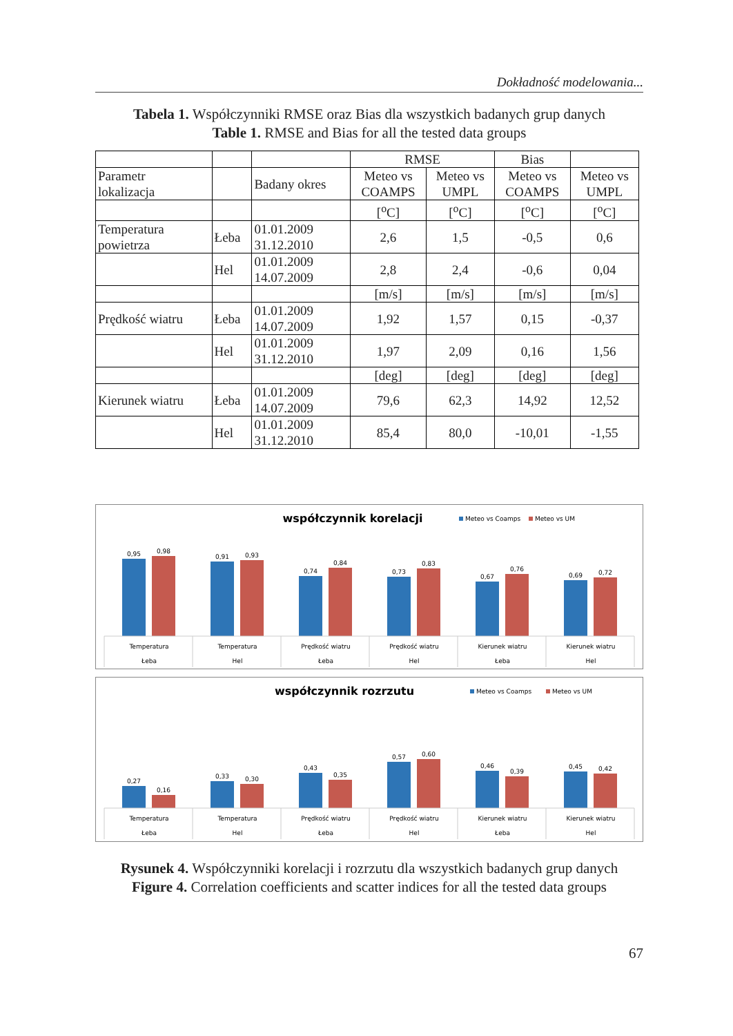Dokładność modelowania...
Tabela 1. Współczynniki RMSE oraz Bias dla wszystkich badanych grup danych
Table 1. RMSE and Bias for all the tested data groups
| | | | RMSE | | Bias | |
| Parametr lokalizacja | | Badany okres | Meteo vs COAMPS | Meteo vs UMPL | Meteo vs COAMPS | Meteo vs UMPL |
| | | | [<sup>o</sup>C] | [<sup>o</sup>C] | [<sup>o</sup>C] | [<sup>o</sup>C] |
| Temperatura powietrza | Łeba | 01.01.2009 31.12.2010 | 2,6 | 1,5 | -0,5 | 0,6 |
| | Hel | 01.01.2009 14.07.2009 | 2,8 | 2,4 | -0,6 | 0,04 |
| | | | [m/s] | [m/s] | [m/s] | [m/s] |
| Prędkość wiatru | Łeba | 01.01.2009 14.07.2009 | 1,92 | 1,57 | 0,15 | -0,37 |
| | Hel | 01.01.2009 31.12.2010 | 1,97 | 2,09 | 0,16 | 1,56 |
| | | | [deg] | [deg] | [deg] | [deg] |
| Kierunek wiatru | Łeba | 01.01.2009 14.07.2009 | 79,6 | 62,3 | 14,92 | 12,52 |
| | Hel | 01.01.2009 31.12.2010 | 85,4 | 80,0 | -10,01 | -1,55 |
współczynnik korelacji
Meteo vs Coamps
Meteo vs UM
0,95
0,98
0,91
0,93
0,74
0,84
0,73
0,83
0,67
0,76
0,69
0,72
Temperatura
Łeba
Temperatura
Hel
Prędkość wiatru
Łeba
Prędkość wiatru
Hel
Kierunek wiatru
Łeba
Kierunek wiatru
Hel
współczynnik rozrzutu
Meteo vs Coamps
Meteo vs UM
0,27
0,16
0,33
0,30
0,43
0,35
0,57
0,60
0,46
0,39
0,45
0,42
Temperatura
Łeba
Temperatura
Hel
Prędkość wiatru
Łeba
Prędkość wiatru
Hel
Kierunek wiatru
Łeba
Kierunek wiatru
Hel
Rysunek 4. Współczynniki korelacji i rozrzutu dla wszystkich badanych grup danych
Figure 4. Correlation coefficients and scatter indices for all the tested data groups
67